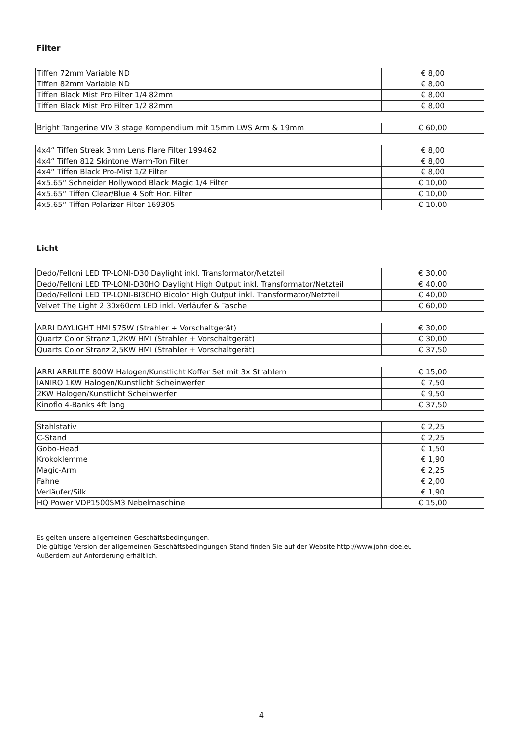Filter
| Tiffen 72mm Variable ND | € 8,00 |
| Tiffen 82mm Variable ND | € 8,00 |
| Tiffen Black Mist Pro Filter 1/4 82mm | € 8,00 |
| Tiffen Black Mist Pro Filter 1/2 82mm | € 8,00 |
| Bright Tangerine VIV 3 stage Kompendium mit 15mm LWS Arm & 19mm | € 60,00 |
| 4x4“ Tiffen Streak 3mm Lens Flare Filter 199462 | € 8,00 |
| 4x4“ Tiffen 812 Skintone Warm-Ton Filter | € 8,00 |
| 4x4“ Tiffen Black Pro-Mist 1/2 Filter | € 8,00 |
| 4x5.65“ Schneider Hollywood Black Magic 1/4 Filter | € 10,00 |
| 4x5.65“ Tiffen Clear/Blue 4 Soft Hor. Filter | € 10,00 |
| 4x5.65“ Tiffen Polarizer Filter 169305 | € 10,00 |
Licht
| Dedo/Felloni LED TP-LONI-D30 Daylight inkl. Transformator/Netzteil | € 30,00 |
| Dedo/Felloni LED TP-LONI-D30HO Daylight High Output inkl. Transformator/Netzteil | € 40,00 |
| Dedo/Felloni LED TP-LONI-BI30HO Bicolor High Output inkl. Transformator/Netzteil | € 40,00 |
| Velvet The Light 2 30x60cm LED inkl. Verläufer & Tasche | € 60,00 |
| ARRI DAYLIGHT HMI 575W (Strahler + Vorschaltgerät) | € 30,00 |
| Quartz Color Stranz 1,2KW HMI (Strahler + Vorschaltgerät) | € 30,00 |
| Quarts Color Stranz 2,5KW HMI (Strahler + Vorschaltgerät) | € 37,50 |
| ARRI ARRILITE 800W Halogen/Kunstlicht Koffer Set mit 3x Strahlern | € 15,00 |
| IANIRO 1KW Halogen/Kunstlicht Scheinwerfer | € 7,50 |
| 2KW Halogen/Kunstlicht Scheinwerfer | € 9,50 |
| Kinoflo 4-Banks 4ft lang | € 37,50 |
| Stahlstativ | € 2,25 |
| C-Stand | € 2,25 |
| Gobo-Head | € 1,50 |
| Krokoklemme | € 1,90 |
| Magic-Arm | € 2,25 |
| Fahne | € 2,00 |
| Verläufer/Silk | € 1,90 |
| HQ Power VDP1500SM3 Nebelmaschine | € 15,00 |
Es gelten unsere allgemeinen Geschäftsbedingungen.
Die gültige Version der allgemeinen Geschäftsbedingungen Stand finden Sie auf der Website:http://www.john-doe.eu
Außerdem auf Anforderung erhältlich.
4